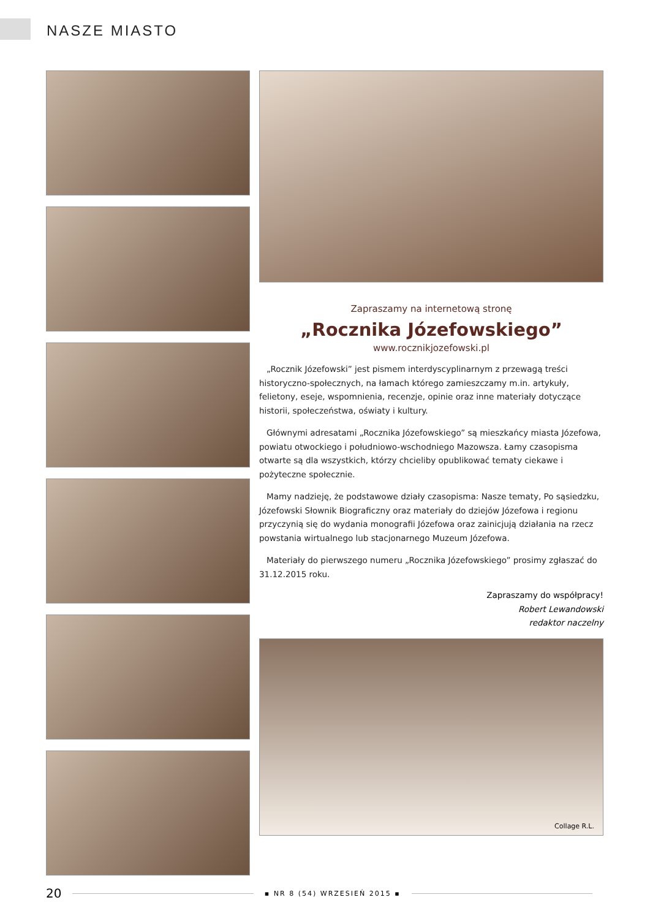NASZE MIASTO
Zapraszamy na internetową stronę
„Rocznika Józefowskiego”
www.rocznikjozefowski.pl
„Rocznik Józefowski” jest pismem interdyscyplinarnym z przewagą treści historyczno-społecznych, na łamach którego zamieszczamy m.in. artykuły, felietony, eseje, wspomnienia, recenzje, opinie oraz inne materiały dotyczące historii, społeczeństwa, oświaty i kultury.
Głównymi adresatami „Rocznika Józefowskiego” są mieszkańcy miasta Józefowa, powiatu otwockiego i południowo-wschodniego Mazowsza. Łamy czasopisma otwarte są dla wszystkich, którzy chcieliby opublikować tematy ciekawe i pożyteczne społecznie.
Mamy nadzieję, że podstawowe działy czasopisma: Nasze tematy, Po sąsiedzku, Józefowski Słownik Biograficzny oraz materiały do dziejów Józefowa i regionu przyczynią się do wydania monografii Józefowa oraz zainicjują działania na rzecz powstania wirtualnego lub stacjonarnego Muzeum Józefowa.
Materiały do pierwszego numeru „Rocznika Józefowskiego” prosimy zgłaszać do 31.12.2015 roku.
Zapraszamy do współpracy!
Robert Lewandowski
redaktor naczelny
Collage R.L.
20 ▪ NR 8 (54) WRZESIEŃ 2015 ▪